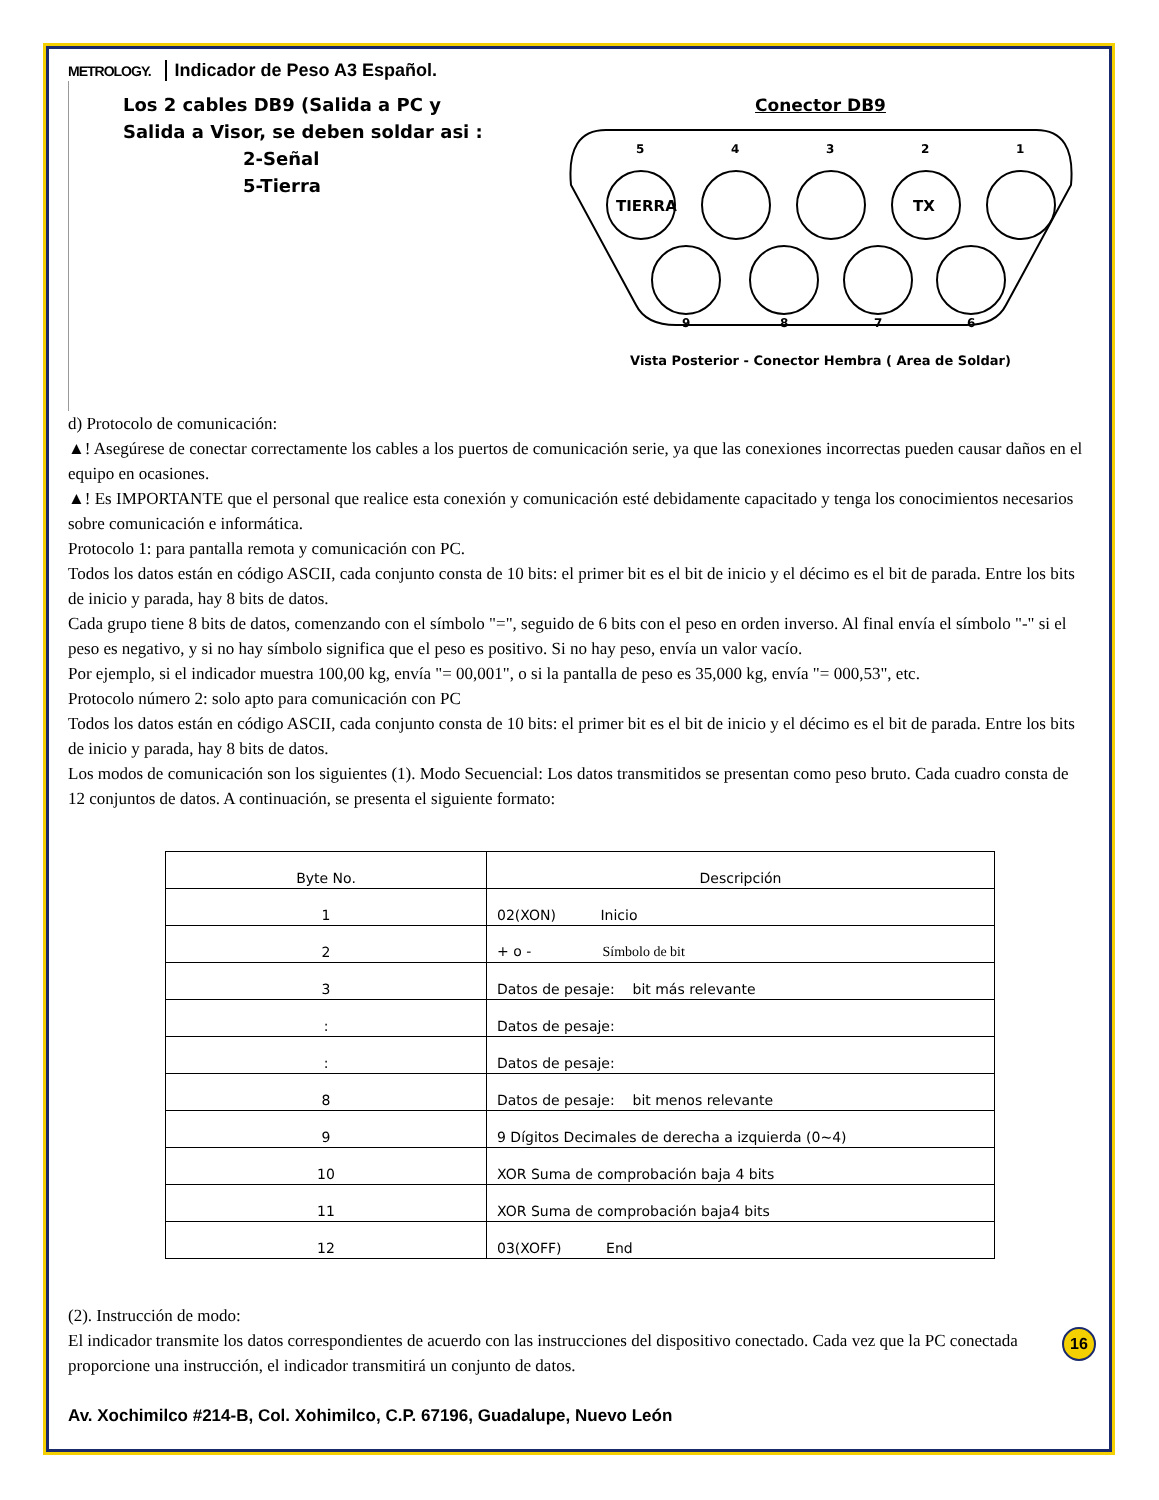METROLOGY. Indicador de Peso A3 Español.
Los 2 cables DB9 (Salida a PC y
Salida a Visor, se deben soldar asi :
2-Señal
5-Tierra
Conector DB9
5
4
3
2
1
TIERRA
TX
9
8
7
6
Vista Posterior - Conector Hembra ( Area de Soldar)
d) Protocolo de comunicación:
▲! Asegúrese de conectar correctamente los cables a los puertos de comunicación serie, ya que las conexiones incorrectas pueden causar daños en el equipo en ocasiones.
▲! Es IMPORTANTE que el personal que realice esta conexión y comunicación esté debidamente capacitado y tenga los conocimientos necesarios sobre comunicación e informática.
Protocolo 1: para pantalla remota y comunicación con PC.
Todos los datos están en código ASCII, cada conjunto consta de 10 bits: el primer bit es el bit de inicio y el décimo es el bit de parada. Entre los bits de inicio y parada, hay 8 bits de datos.
Cada grupo tiene 8 bits de datos, comenzando con el símbolo "=", seguido de 6 bits con el peso en orden inverso. Al final envía el símbolo "-" si el peso es negativo, y si no hay símbolo significa que el peso es positivo. Si no hay peso, envía un valor vacío.
Por ejemplo, si el indicador muestra 100,00 kg, envía "= 00,001", o si la pantalla de peso es 35,000 kg, envía "= 000,53", etc.
Protocolo número 2: solo apto para comunicación con PC
Todos los datos están en código ASCII, cada conjunto consta de 10 bits: el primer bit es el bit de inicio y el décimo es el bit de parada. Entre los bits de inicio y parada, hay 8 bits de datos.
Los modos de comunicación son los siguientes (1). Modo Secuencial: Los datos transmitidos se presentan como peso bruto. Cada cuadro consta de 12 conjuntos de datos. A continuación, se presenta el siguiente formato:
| Byte No. | Descripción |
| --- | --- |
| 1 | 02(XON) Inicio |
| 2 | + o - Símbolo de bit |
| 3 | Datos de pesaje: bit más relevante |
| : | Datos de pesaje: |
| : | Datos de pesaje: |
| 8 | Datos de pesaje: bit menos relevante |
| 9 | 9 Dígitos Decimales de derecha a izquierda (0~4) |
| 10 | XOR Suma de comprobación baja 4 bits |
| 11 | XOR Suma de comprobación baja4 bits |
| 12 | 03(XOFF) End |
(2). Instrucción de modo:
El indicador transmite los datos correspondientes de acuerdo con las instrucciones del dispositivo conectado. Cada vez que la PC conectada proporcione una instrucción, el indicador transmitirá un conjunto de datos.
Av. Xochimilco #214-B, Col. Xohimilco, C.P. 67196, Guadalupe, Nuevo León
16